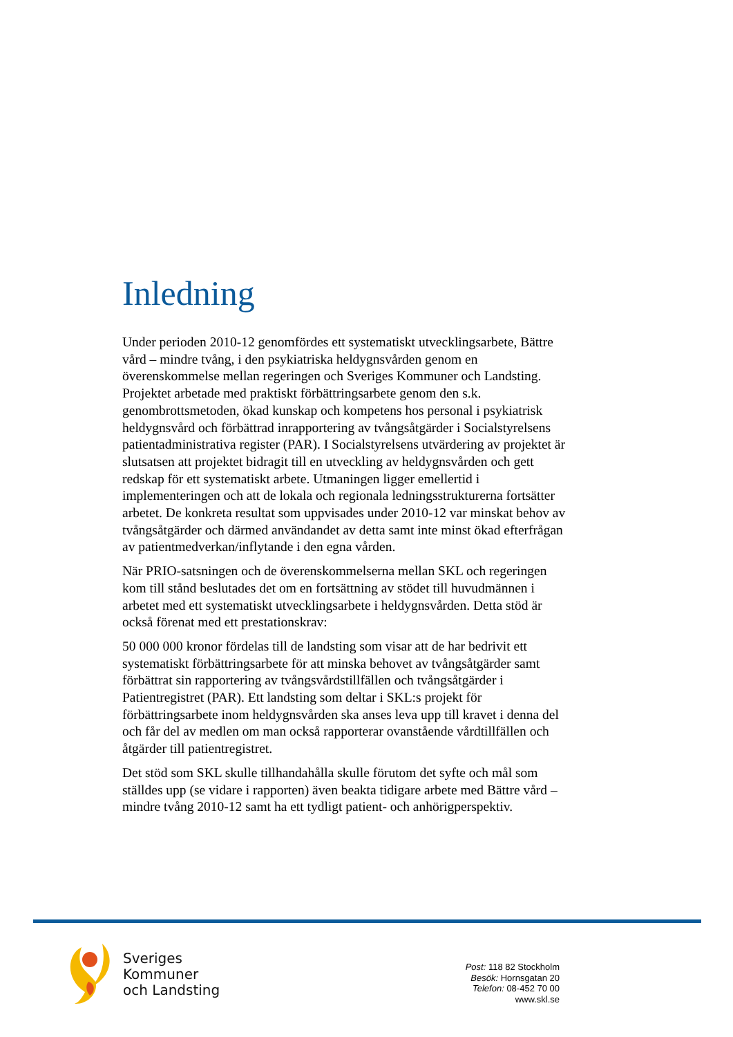Inledning
Under perioden 2010-12 genomfördes ett systematiskt utvecklingsarbete, Bättre vård – mindre tvång, i den psykiatriska heldygnsvården genom en överenskommelse mellan regeringen och Sveriges Kommuner och Landsting. Projektet arbetade med praktiskt förbättringsarbete genom den s.k. genombrottsmetoden, ökad kunskap och kompetens hos personal i psykiatrisk heldygnsvård och förbättrad inrapportering av tvångsåtgärder i Socialstyrelsens patientadministrativa register (PAR). I Socialstyrelsens utvärdering av projektet är slutsatsen att projektet bidragit till en utveckling av heldygnsvården och gett redskap för ett systematiskt arbete. Utmaningen ligger emellertid i implementeringen och att de lokala och regionala ledningsstrukturerna fortsätter arbetet. De konkreta resultat som uppvisades under 2010-12 var minskat behov av tvångsåtgärder och därmed användandet av detta samt inte minst ökad efterfrågan av patientmedverkan/inflytande i den egna vården.
När PRIO-satsningen och de överenskommelserna mellan SKL och regeringen kom till stånd beslutades det om en fortsättning av stödet till huvudmännen i arbetet med ett systematiskt utvecklingsarbete i heldygnsvården. Detta stöd är också förenat med ett prestationskrav:
50 000 000 kronor fördelas till de landsting som visar att de har bedrivit ett systematiskt förbättringsarbete för att minska behovet av tvångsåtgärder samt förbättrat sin rapportering av tvångsvårdstillfällen och tvångsåtgärder i Patientregistret (PAR). Ett landsting som deltar i SKL:s projekt för förbättringsarbete inom heldygnsvården ska anses leva upp till kravet i denna del och får del av medlen om man också rapporterar ovanstående vårdtillfällen och åtgärder till patientregistret.
Det stöd som SKL skulle tillhandahålla skulle förutom det syfte och mål som ställdes upp (se vidare i rapporten) även beakta tidigare arbete med Bättre vård – mindre tvång 2010-12 samt ha ett tydligt patient- och anhörigperspektiv.
Sveriges
Kommuner
och Landsting
Post: 118 82 Stockholm
Besök: Hornsgatan 20
Telefon: 08-452 70 00
www.skl.se